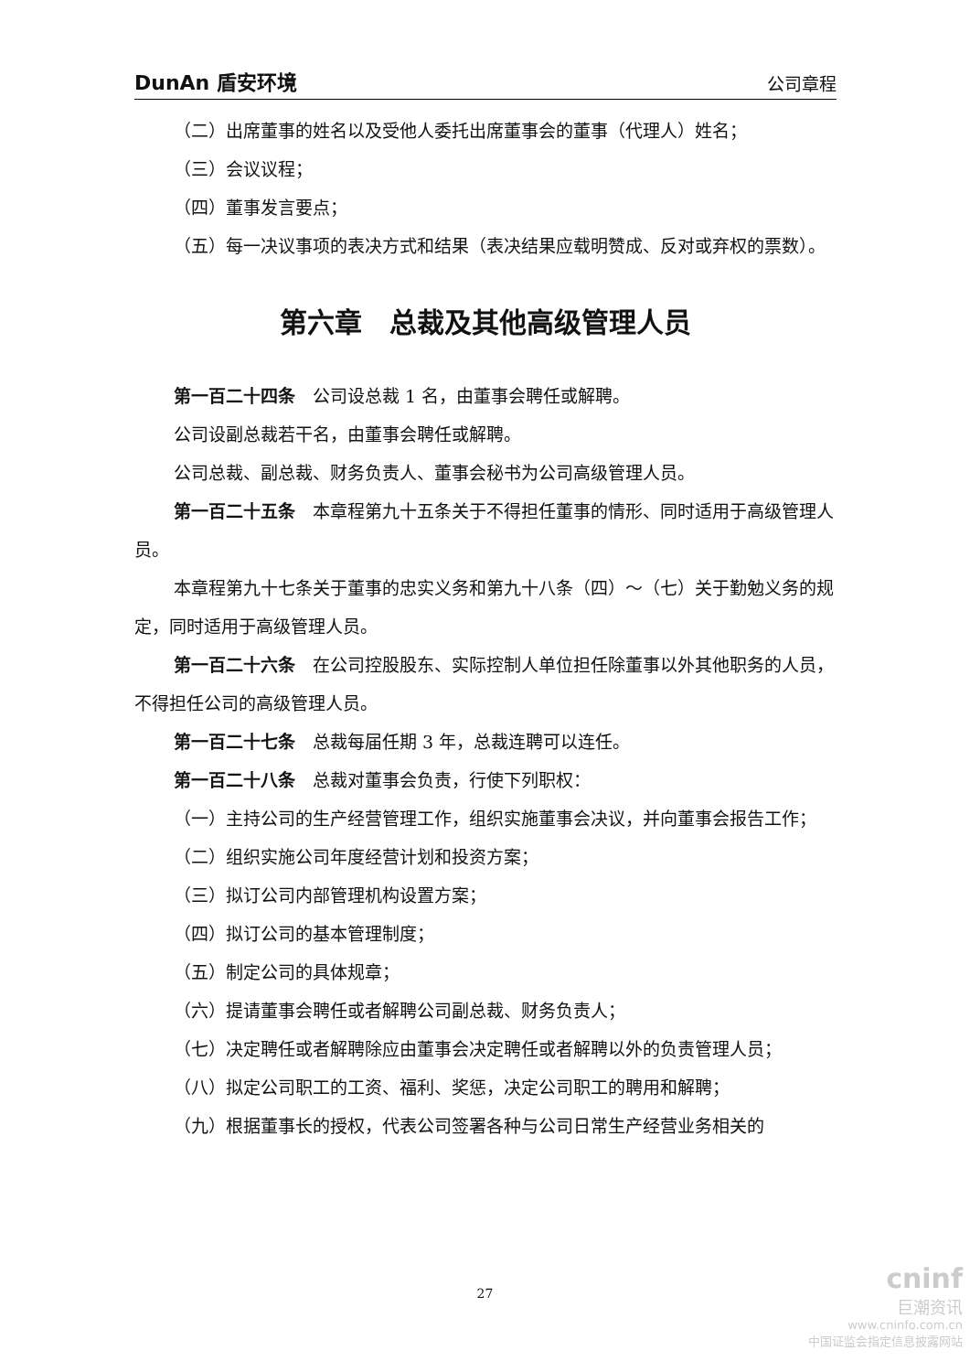DunAn 盾安环境 公司章程
（二）出席董事的姓名以及受他人委托出席董事会的董事（代理人）姓名；
（三）会议议程；
（四）董事发言要点；
（五）每一决议事项的表决方式和结果（表决结果应载明赞成、反对或弃权的票数）。
第六章　总裁及其他高级管理人员
第一百二十四条　公司设总裁 1 名，由董事会聘任或解聘。
公司设副总裁若干名，由董事会聘任或解聘。
公司总裁、副总裁、财务负责人、董事会秘书为公司高级管理人员。
第一百二十五条　本章程第九十五条关于不得担任董事的情形、同时适用于高级管理人员。
本章程第九十七条关于董事的忠实义务和第九十八条（四）～（七）关于勤勉义务的规定，同时适用于高级管理人员。
第一百二十六条　在公司控股股东、实际控制人单位担任除董事以外其他职务的人员，不得担任公司的高级管理人员。
第一百二十七条　总裁每届任期 3 年，总裁连聘可以连任。
第一百二十八条　总裁对董事会负责，行使下列职权：
（一）主持公司的生产经营管理工作，组织实施董事会决议，并向董事会报告工作；
（二）组织实施公司年度经营计划和投资方案；
（三）拟订公司内部管理机构设置方案；
（四）拟订公司的基本管理制度；
（五）制定公司的具体规章；
（六）提请董事会聘任或者解聘公司副总裁、财务负责人；
（七）决定聘任或者解聘除应由董事会决定聘任或者解聘以外的负责管理人员；
（八）拟定公司职工的工资、福利、奖惩，决定公司职工的聘用和解聘；
（九）根据董事长的授权，代表公司签署各种与公司日常生产经营业务相关的
27
cninf
巨潮资讯
www.cninfo.com.cn
中国证监会指定信息披露网站